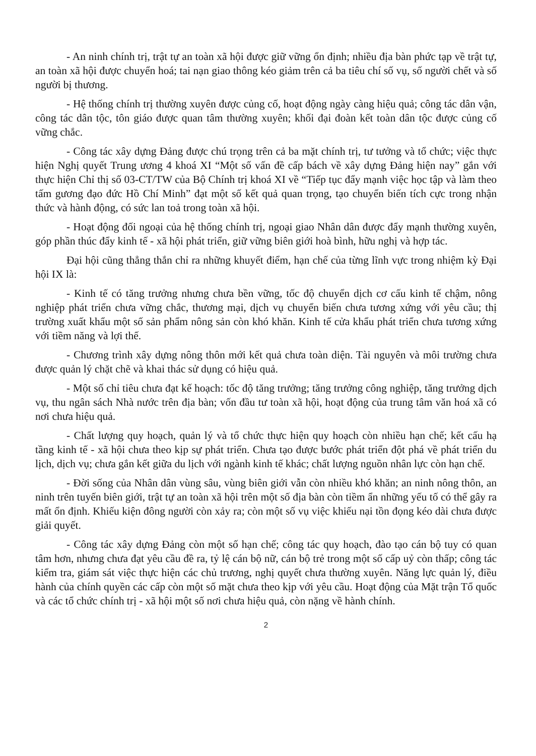- An ninh chính trị, trật tự an toàn xã hội được giữ vững ổn định; nhiều địa bàn phức tạp về trật tự, an toàn xã hội được chuyển hoá; tai nạn giao thông kéo giảm trên cả ba tiêu chí số vụ, số người chết và số người bị thương.
- Hệ thống chính trị thường xuyên được củng cố, hoạt động ngày càng hiệu quả; công tác dân vận, công tác dân tộc, tôn giáo được quan tâm thường xuyên; khối đại đoàn kết toàn dân tộc được củng cố vững chắc.
- Công tác xây dựng Đảng được chú trọng trên cả ba mặt chính trị, tư tưởng và tổ chức; việc thực hiện Nghị quyết Trung ương 4 khoá XI “Một số vấn đề cấp bách về xây dựng Đảng hiện nay” gắn với thực hiện Chỉ thị số 03-CT/TW của Bộ Chính trị khoá XI về “Tiếp tục đẩy mạnh việc học tập và làm theo tấm gương đạo đức Hồ Chí Minh” đạt một số kết quả quan trọng, tạo chuyển biến tích cực trong nhận thức và hành động, có sức lan toả trong toàn xã hội.
- Hoạt động đối ngoại của hệ thống chính trị, ngoại giao Nhân dân được đẩy mạnh thường xuyên, góp phần thúc đẩy kinh tế - xã hội phát triển, giữ vững biên giới hoà bình, hữu nghị và hợp tác.
Đại hội cũng thẳng thắn chỉ ra những khuyết điểm, hạn chế của từng lĩnh vực trong nhiệm kỳ Đại hội IX là:
- Kinh tế có tăng trưởng nhưng chưa bền vững, tốc độ chuyển dịch cơ cấu kinh tế chậm, nông nghiệp phát triển chưa vững chắc, thương mại, dịch vụ chuyển biến chưa tương xứng với yêu cầu; thị trường xuất khẩu một số sản phẩm nông sản còn khó khăn. Kinh tế cửa khẩu phát triển chưa tương xứng với tiềm năng và lợi thế.
- Chương trình xây dựng nông thôn mới kết quả chưa toàn diện. Tài nguyên và môi trường chưa được quản lý chặt chẽ và khai thác sử dụng có hiệu quả.
- Một số chỉ tiêu chưa đạt kế hoạch: tốc độ tăng trưởng; tăng trưởng công nghiệp, tăng trưởng dịch vụ, thu ngân sách Nhà nước trên địa bàn; vốn đầu tư toàn xã hội, hoạt động của trung tâm văn hoá xã có nơi chưa hiệu quả.
- Chất lượng quy hoạch, quản lý và tổ chức thực hiện quy hoạch còn nhiều hạn chế; kết cấu hạ tầng kinh tế - xã hội chưa theo kịp sự phát triển. Chưa tạo được bước phát triển đột phá về phát triển du lịch, dịch vụ; chưa gắn kết giữa du lịch với ngành kinh tế khác; chất lượng nguồn nhân lực còn hạn chế.
- Đời sống của Nhân dân vùng sâu, vùng biên giới vẫn còn nhiều khó khăn; an ninh nông thôn, an ninh trên tuyến biên giới, trật tự an toàn xã hội trên một số địa bàn còn tiềm ẩn những yếu tố có thể gây ra mất ổn định. Khiếu kiện đông người còn xảy ra; còn một số vụ việc khiếu nại tồn đọng kéo dài chưa được giải quyết.
- Công tác xây dựng Đảng còn một số hạn chế; công tác quy hoạch, đào tạo cán bộ tuy có quan tâm hơn, nhưng chưa đạt yêu cầu đề ra, tỷ lệ cán bộ nữ, cán bộ trẻ trong một số cấp uỷ còn thấp; công tác kiểm tra, giám sát việc thực hiện các chủ trương, nghị quyết chưa thường xuyên. Năng lực quản lý, điều hành của chính quyền các cấp còn một số mặt chưa theo kịp với yêu cầu. Hoạt động của Mặt trận Tổ quốc và các tổ chức chính trị - xã hội một số nơi chưa hiệu quả, còn nặng về hành chính.
2